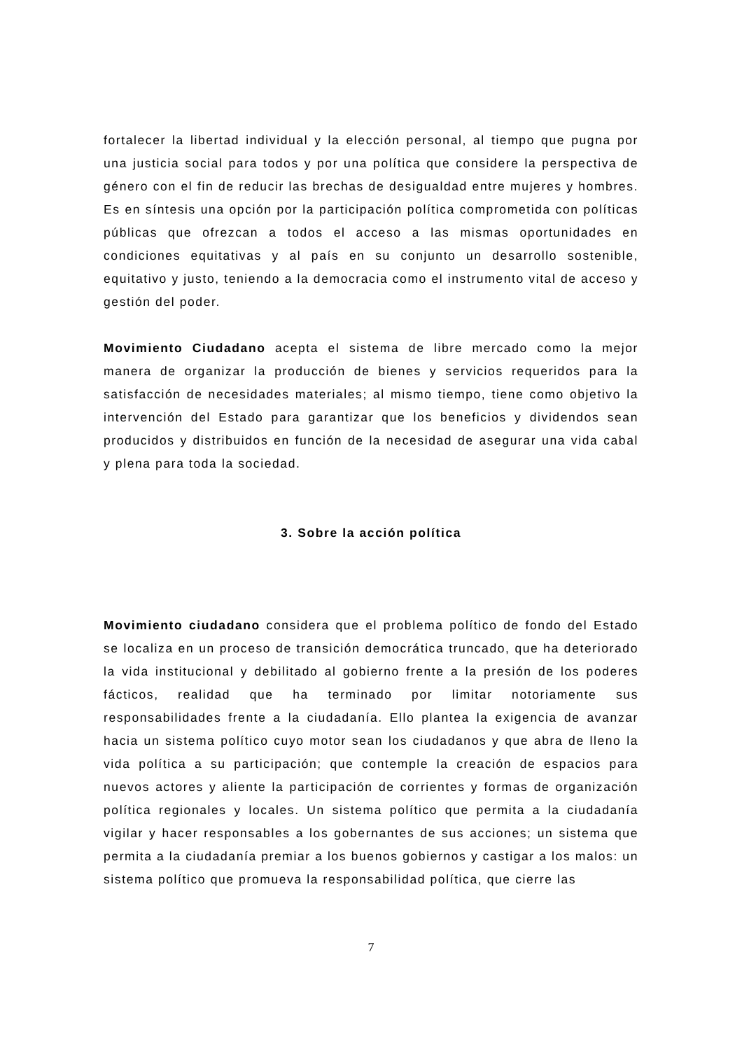fortalecer la libertad individual y la elección personal, al tiempo que pugna por una justicia social para todos y por una política que considere la perspectiva de género con el fin de reducir las brechas de desigualdad entre mujeres y hombres. Es en síntesis una opción por la participación política comprometida con políticas públicas que ofrezcan a todos el acceso a las mismas oportunidades en condiciones equitativas y al país en su conjunto un desarrollo sostenible, equitativo y justo, teniendo a la democracia como el instrumento vital de acceso y gestión del poder.
Movimiento Ciudadano acepta el sistema de libre mercado como la mejor manera de organizar la producción de bienes y servicios requeridos para la satisfacción de necesidades materiales; al mismo tiempo, tiene como objetivo la intervención del Estado para garantizar que los beneficios y dividendos sean producidos y distribuidos en función de la necesidad de asegurar una vida cabal y plena para toda la sociedad.
3. Sobre la acción política
Movimiento ciudadano considera que el problema político de fondo del Estado se localiza en un proceso de transición democrática truncado, que ha deteriorado la vida institucional y debilitado al gobierno frente a la presión de los poderes fácticos, realidad que ha terminado por limitar notoriamente sus responsabilidades frente a la ciudadanía. Ello plantea la exigencia de avanzar hacia un sistema político cuyo motor sean los ciudadanos y que abra de lleno la vida política a su participación; que contemple la creación de espacios para nuevos actores y aliente la participación de corrientes y formas de organización política regionales y locales. Un sistema político que permita a la ciudadanía vigilar y hacer responsables a los gobernantes de sus acciones; un sistema que permita a la ciudadanía premiar a los buenos gobiernos y castigar a los malos: un sistema político que promueva la responsabilidad política, que cierre las
7